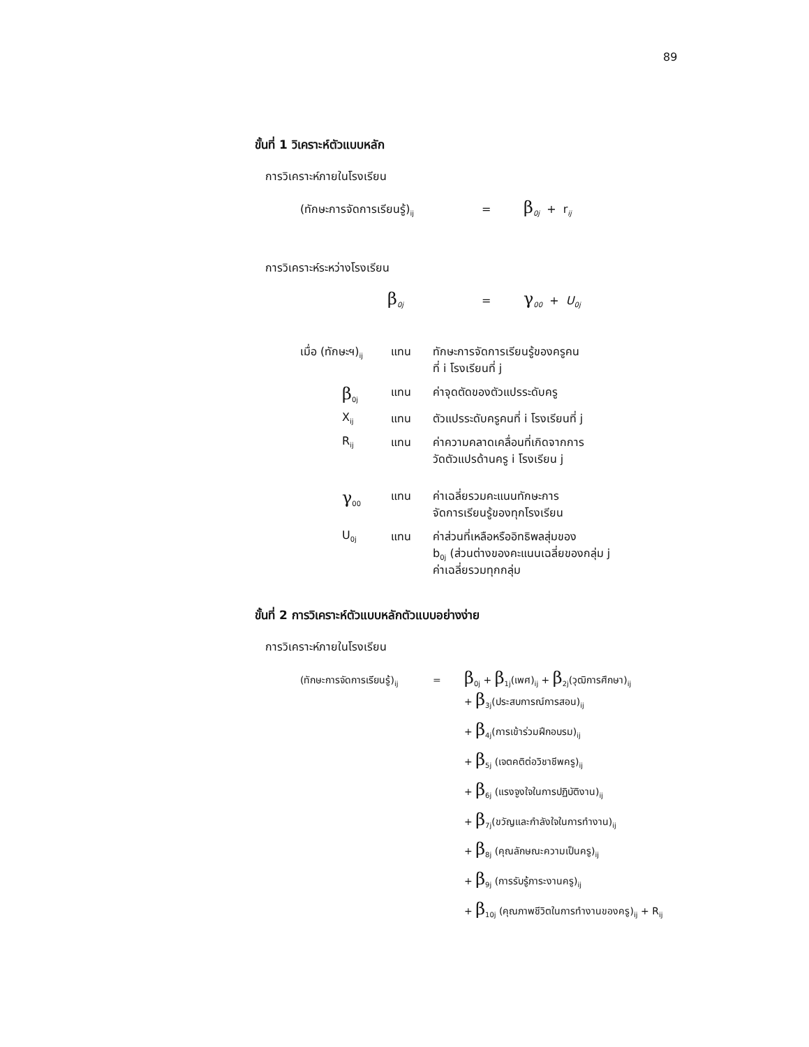89
ขั้นที่ 1 วิเคราะห์ตัวแบบหลัก
การวิเคราะห์ภายในโรงเรียน
(ทักษะการจัดการเรียนรู้)<sub>ij</sub> = β <sub>0j</sub> + r<sub>ij</sub>
การวิเคราะห์ระหว่างโรงเรียน
β <sub>0j</sub> = γ <sub>00</sub> + U<sub>0j</sub>
เมื่อ (ทักษะฯ)<sub>ij</sub> แทน ทักษะการจัดการเรียนรู้ของครูคน
ที่ i โรงเรียนที่ j β<sub>0j</sub> แทน ค่าจุดตัดของตัวแปรระดับครู X<sub>ij</sub> แทน ตัวแปรระดับครูคนที่ i โรงเรียนที่ j R<sub>ij</sub> แทน ค่าความคลาดเคลื่อนที่เกิดจากการ
วัดตัวแปรด้านครู i โรงเรียน j
γ<sub>00</sub> แทน ค่าเฉลี่ยรวมคะแนนทักษะการ
จัดการเรียนรู้ของทุกโรงเรียน U<sub>0j</sub> แทน ค่าส่วนที่เหลือหรืออิทธิพลสุ่มของ
b<sub>0j</sub> (ส่วนต่างของคะแนนเฉลี่ยของกลุ่ม j
ค่าเฉลี่ยรวมทุกกลุ่ม
ขั้นที่ 2 การวิเคราะห์ตัวแบบหลักตัวแบบอย่างง่าย
การวิเคราะห์ภายในโรงเรียน
(ทักษะการจัดการเรียนรู้)<sub>ij</sub> = β<sub>0j</sub> + β<sub>1j</sub>(เพศ)<sub>ij</sub> + β<sub>2j</sub>(วุฒิการศึกษา)<sub>ij</sub>
+ β<sub>3j</sub>(ประสบการณ์การสอน)<sub>ij</sub>
+ β<sub>4j</sub>(การเข้าร่วมฝึกอบรม)<sub>ij</sub>
+ β<sub>5j</sub> (เจตคติต่อวิชาชีพครู)<sub>ij</sub>
+ β<sub>6j</sub> (แรงจูงใจในการปฏิบัติงาน)<sub>ij</sub>
+ β<sub>7j</sub>(ขวัญและกำลังใจในการทำงาน)<sub>ij</sub>
+ β<sub>8j</sub> (คุณลักษณะความเป็นครู)<sub>ij</sub>
+ β<sub>9j</sub> (การรับรู้ภาระงานครู)<sub>ij</sub>
+ β<sub>10j</sub> (คุณภาพชีวิตในการทำงานของครู)<sub>ij</sub> + R<sub>ij</sub>